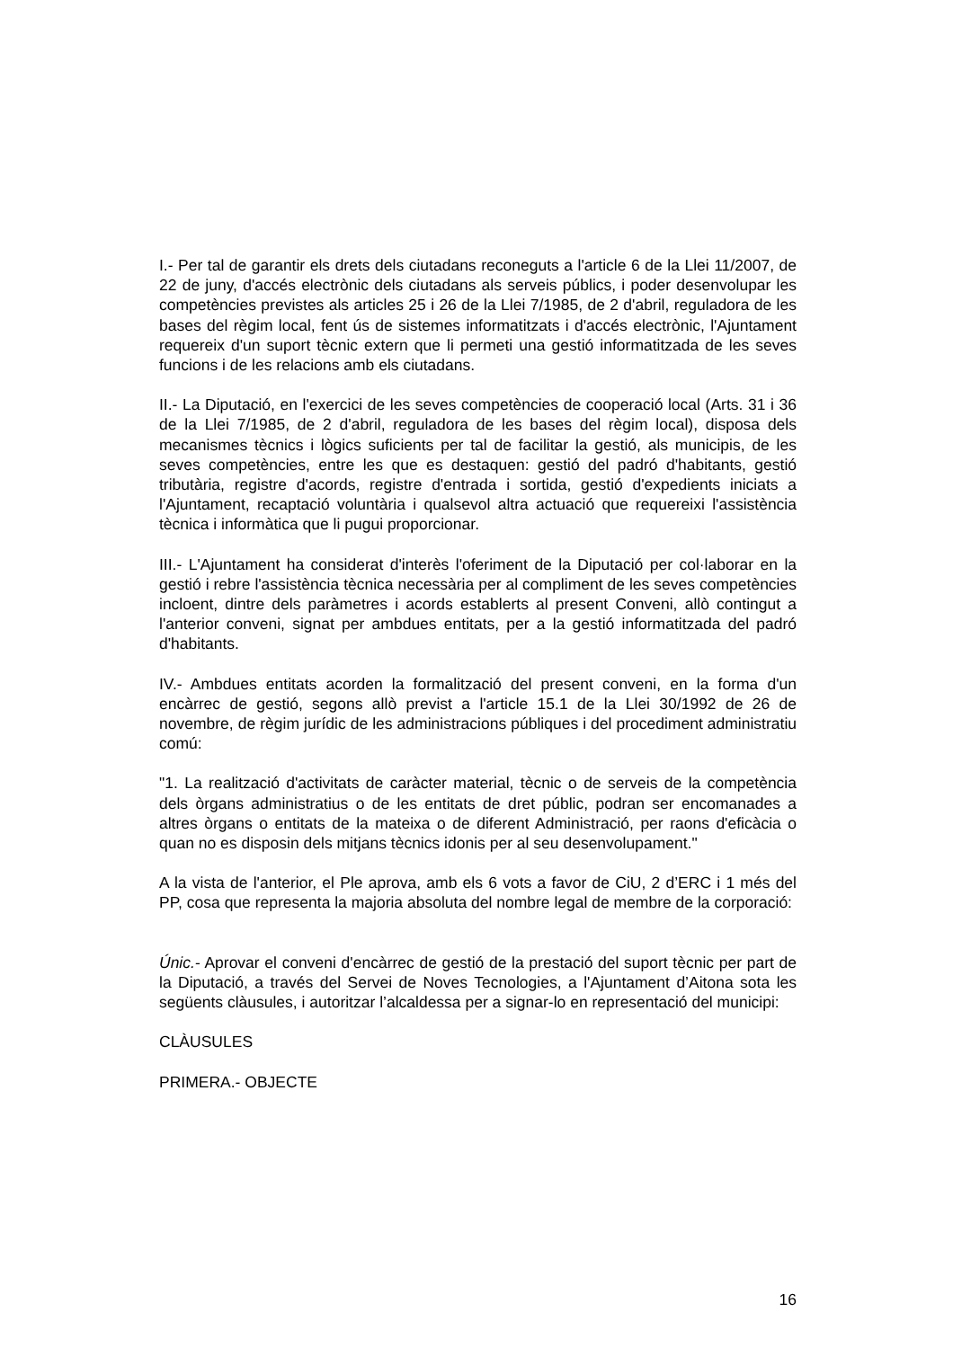I.- Per tal de garantir els drets dels ciutadans reconeguts a l'article 6 de la Llei 11/2007, de 22 de juny, d'accés electrònic dels ciutadans als serveis públics, i poder desenvolupar les competències previstes als articles 25 i 26 de la Llei 7/1985, de 2 d'abril, reguladora de les bases del règim local, fent ús de sistemes informatitzats i d'accés electrònic, l'Ajuntament requereix d'un suport tècnic extern que li permeti una gestió informatitzada de les seves funcions i de les relacions amb els ciutadans.
II.- La Diputació, en l'exercici de les seves competències de cooperació local (Arts. 31 i 36 de la Llei 7/1985, de 2 d'abril, reguladora de les bases del règim local), disposa dels mecanismes tècnics i lògics suficients per tal de facilitar la gestió, als municipis, de les seves competències, entre les que es destaquen: gestió del padró d'habitants, gestió tributària, registre d'acords, registre d'entrada i sortida, gestió d'expedients iniciats a l'Ajuntament, recaptació voluntària i qualsevol altra actuació que requereixi l'assistència tècnica i informàtica que li pugui proporcionar.
III.- L'Ajuntament ha considerat d'interès l'oferiment de la Diputació per col·laborar en la gestió i rebre l'assistència tècnica necessària per al compliment de les seves competències incloent, dintre dels paràmetres i acords establerts al present Conveni, allò contingut a l'anterior conveni, signat per ambdues entitats, per a la gestió informatitzada del padró d'habitants.
IV.- Ambdues entitats acorden la formalització del present conveni, en la forma d'un encàrrec de gestió, segons allò previst a l'article 15.1 de la Llei 30/1992 de 26 de novembre, de règim jurídic de les administracions públiques i del procediment administratiu comú:
"1. La realització d'activitats de caràcter material, tècnic o de serveis de la competència dels òrgans administratius o de les entitats de dret públic, podran ser encomanades a altres òrgans o entitats de la mateixa o de diferent Administració, per raons d'eficàcia o quan no es disposin dels mitjans tècnics idonis per al seu desenvolupament."
A la vista de l'anterior, el Ple aprova, amb els 6 vots a favor de CiU, 2 d’ERC i 1 més del PP, cosa que representa la majoria absoluta del nombre legal de membre de la corporació:
Únic.- Aprovar el conveni d'encàrrec de gestió de la prestació del suport tècnic per part de la Diputació, a través del Servei de Noves Tecnologies, a l'Ajuntament d’Aitona sota les següents clàusules, i autoritzar l’alcaldessa per a signar-lo en representació del municipi:
CLÀUSULES
PRIMERA.- OBJECTE
16